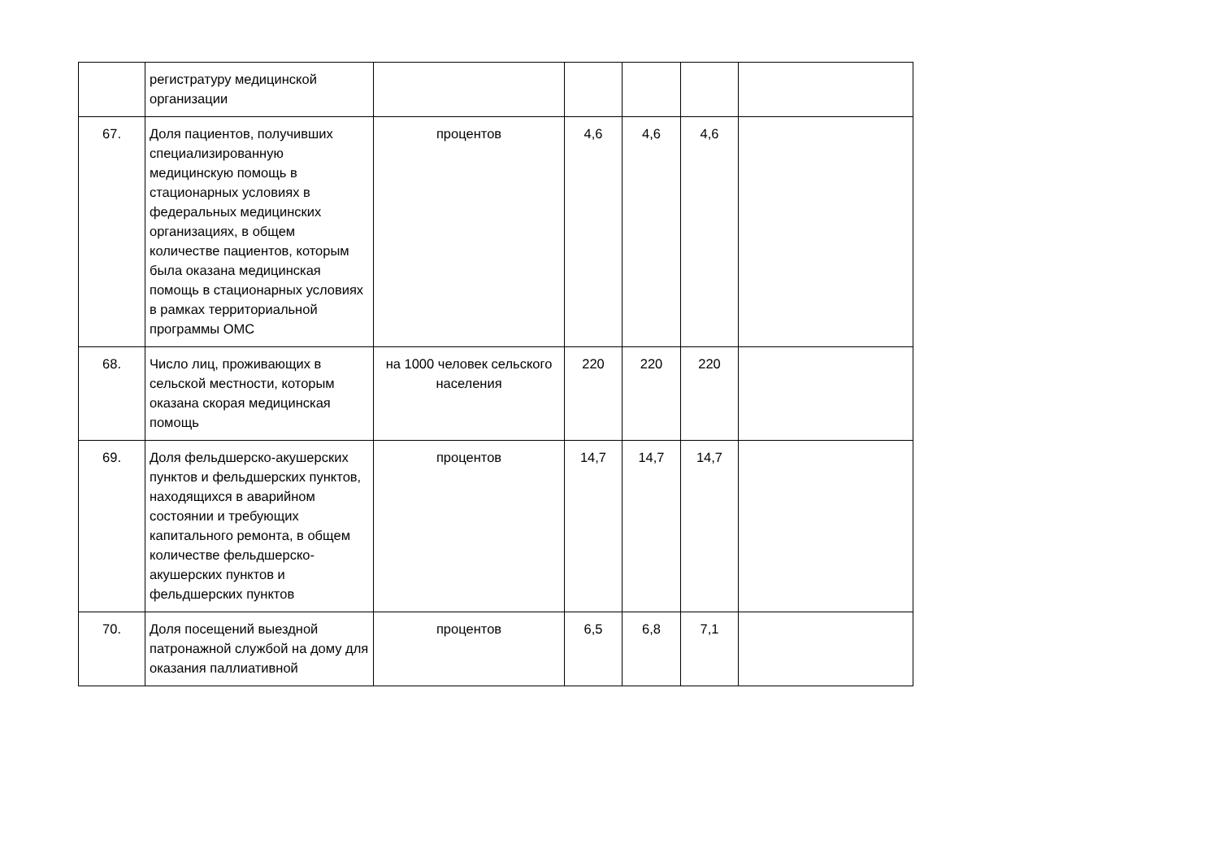| | регистратуру медицинской организации | | | | | |
| 67. | Доля пациентов, получивших специализированную медицинскую помощь в стационарных условиях в федеральных медицинских организациях, в общем количестве пациентов, которым была оказана медицинская помощь в стационарных условиях в рамках территориальной программы ОМС | процентов | 4,6 | 4,6 | 4,6 | |
| 68. | Число лиц, проживающих в сельской местности, которым оказана скорая медицинская помощь | на 1000 человек сельского населения | 220 | 220 | 220 | |
| 69. | Доля фельдшерско-акушерских пунктов и фельдшерских пунктов, находящихся в аварийном состоянии и требующих капитального ремонта, в общем количестве фельдшерско-акушерских пунктов и фельдшерских пунктов | процентов | 14,7 | 14,7 | 14,7 | |
| 70. | Доля посещений выездной патронажной службой на дому для оказания паллиативной | процентов | 6,5 | 6,8 | 7,1 | |